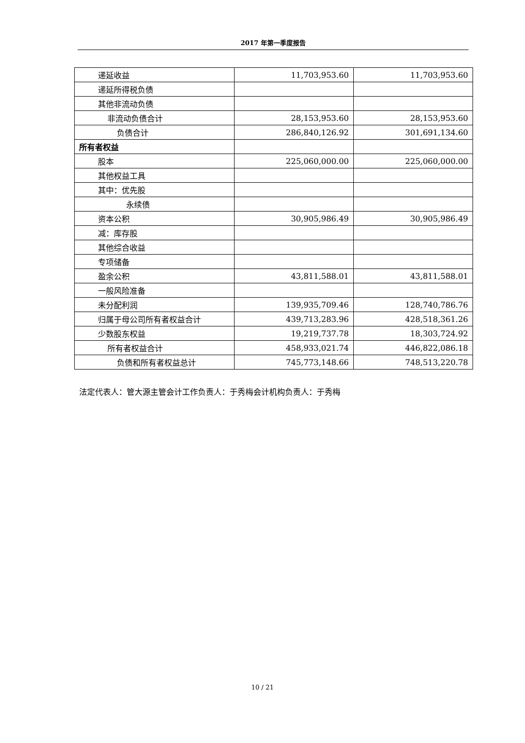2017 年第一季度报告
| 递延收益 | 11,703,953.60 | 11,703,953.60 |
| 递延所得税负债 | | |
| 其他非流动负债 | | |
| 非流动负债合计 | 28,153,953.60 | 28,153,953.60 |
| 负债合计 | 286,840,126.92 | 301,691,134.60 |
| 所有者权益 | | |
| 股本 | 225,060,000.00 | 225,060,000.00 |
| 其他权益工具 | | |
| 其中：优先股 | | |
| 永续债 | | |
| 资本公积 | 30,905,986.49 | 30,905,986.49 |
| 减：库存股 | | |
| 其他综合收益 | | |
| 专项储备 | | |
| 盈余公积 | 43,811,588.01 | 43,811,588.01 |
| 一般风险准备 | | |
| 未分配利润 | 139,935,709.46 | 128,740,786.76 |
| 归属于母公司所有者权益合计 | 439,713,283.96 | 428,518,361.26 |
| 少数股东权益 | 19,219,737.78 | 18,303,724.92 |
| 所有者权益合计 | 458,933,021.74 | 446,822,086.18 |
| 负债和所有者权益总计 | 745,773,148.66 | 748,513,220.78 |
法定代表人：管大源主管会计工作负责人：于秀梅会计机构负责人：于秀梅
10 / 21